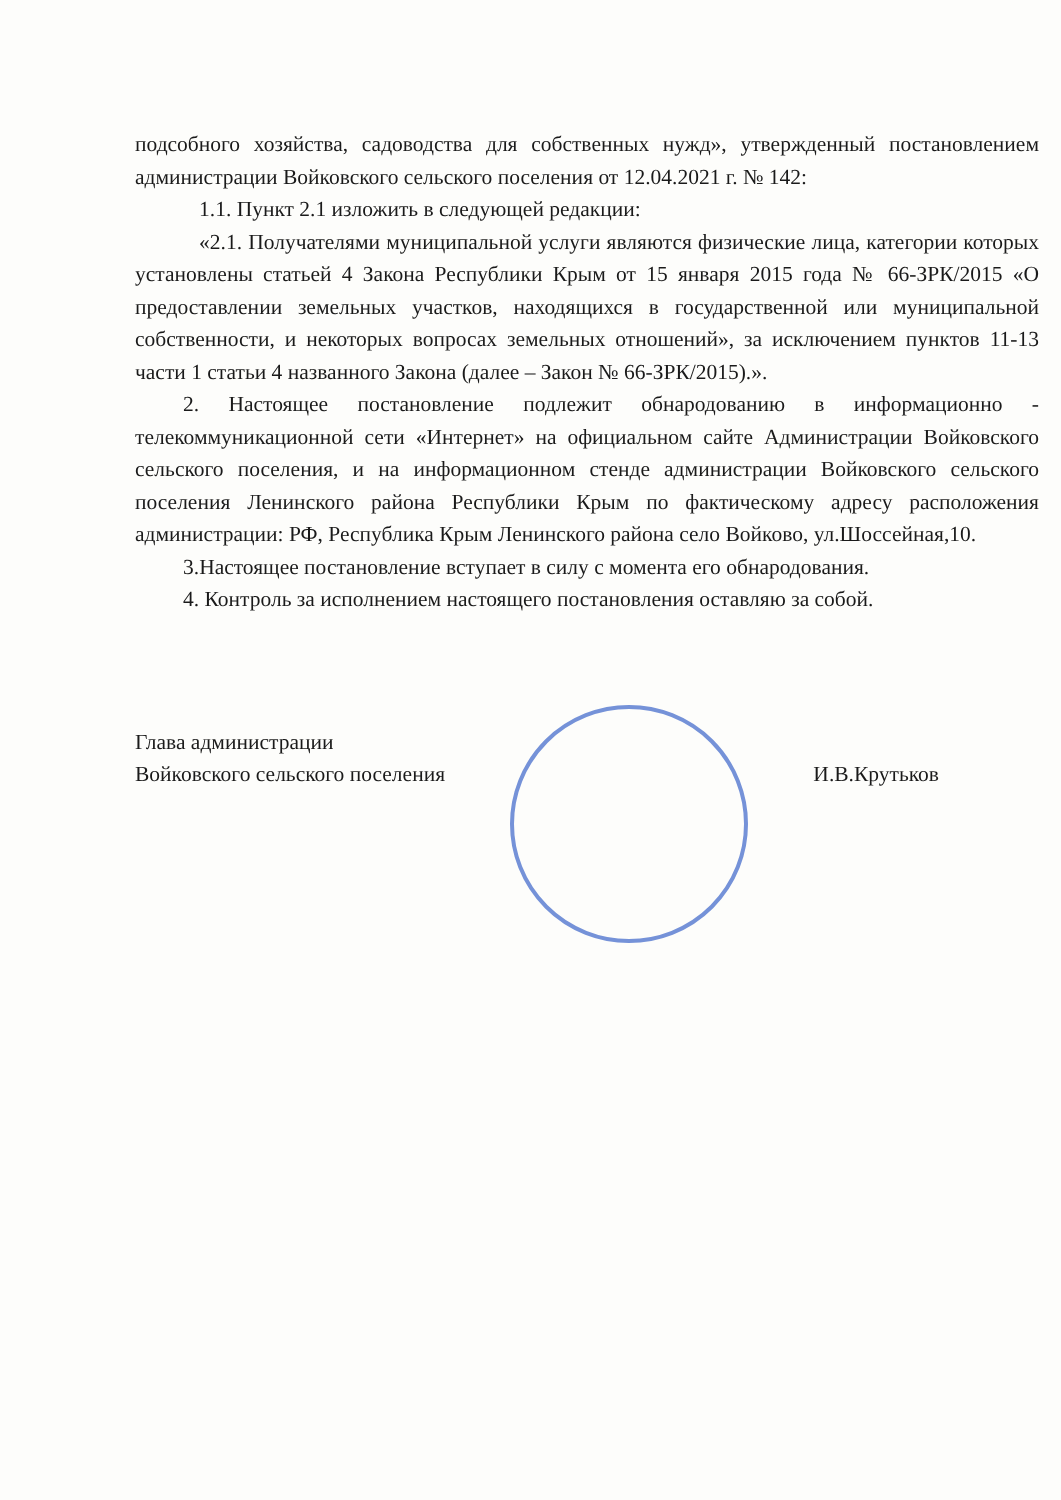подсобного хозяйства, садоводства для собственных нужд», утвержденный постановлением администрации Войковского сельского поселения от 12.04.2021 г. № 142:
1.1. Пункт 2.1 изложить в следующей редакции:
«2.1. Получателями муниципальной услуги являются физические лица, категории которых установлены статьей 4 Закона Республики Крым от 15 января 2015 года № 66-ЗРК/2015 «О предоставлении земельных участков, находящихся в государственной или муниципальной собственности, и некоторых вопросах земельных отношений», за исключением пунктов 11-13 части 1 статьи 4 названного Закона (далее – Закон № 66-ЗРК/2015).».
2. Настоящее постановление подлежит обнародованию в информационно - телекоммуникационной сети «Интернет» на официальном сайте Администрации Войковского сельского поселения, и на информационном стенде администрации Войковского сельского поселения Ленинского района Республики Крым по фактическому адресу расположения администрации: РФ, Республика Крым Ленинского района село Войково, ул.Шоссейная,10.
3.Настоящее постановление вступает в силу с момента его обнародования.
4. Контроль за исполнением настоящего постановления оставляю за собой.
Глава администрации
Войковского сельского поселения
И.В.Крутьков